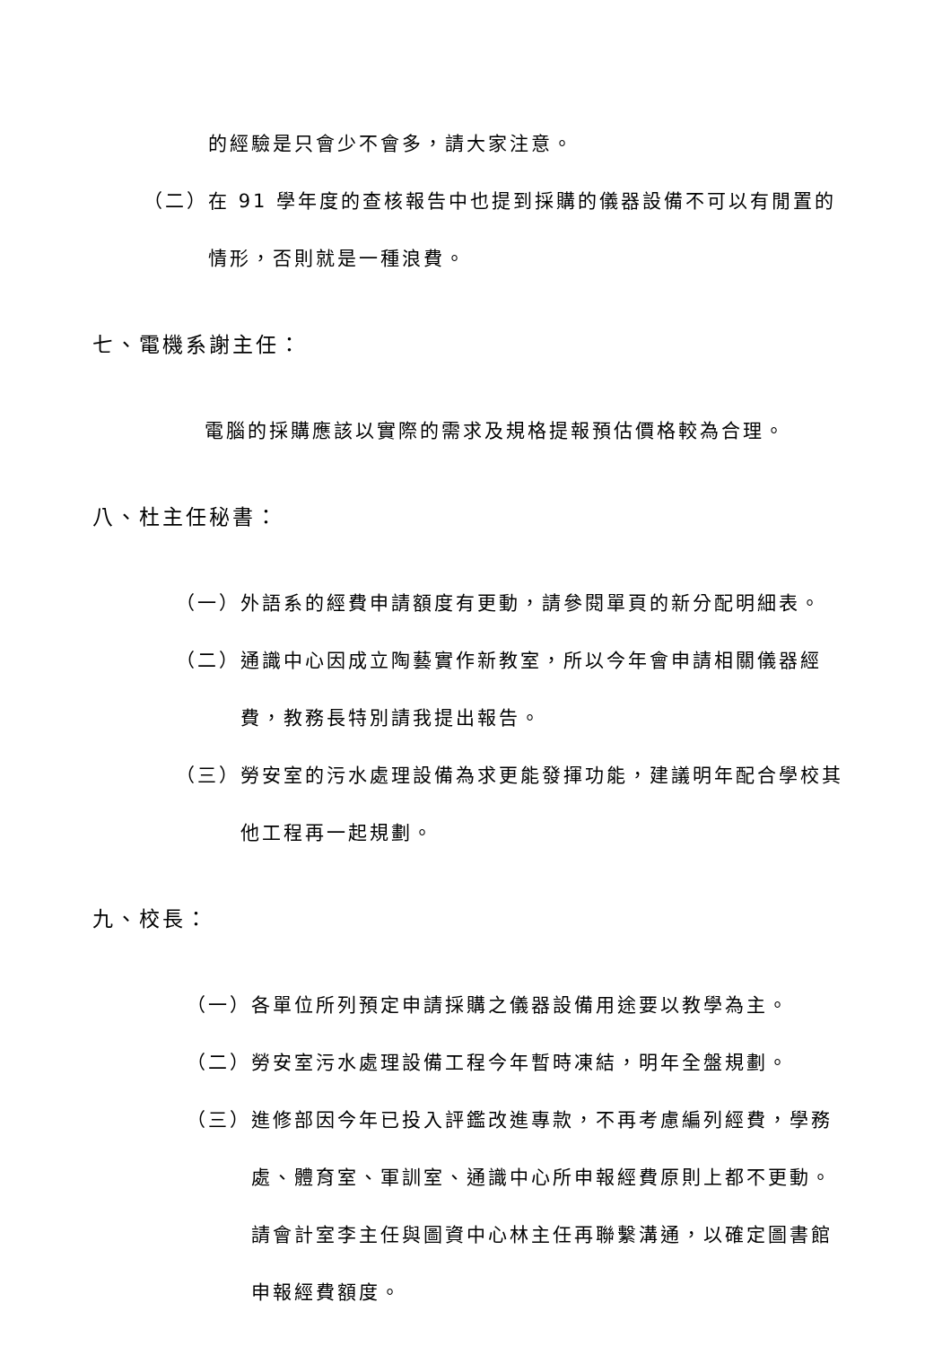的經驗是只會少不會多，請大家注意。
（二）在 91 學年度的查核報告中也提到採購的儀器設備不可以有閒置的
情形，否則就是一種浪費。
七、電機系謝主任：
電腦的採購應該以實際的需求及規格提報預估價格較為合理。
八、杜主任秘書：
（一）外語系的經費申請額度有更動，請參閱單頁的新分配明細表。
（二）通識中心因成立陶藝實作新教室，所以今年會申請相關儀器經
費，教務長特別請我提出報告。
（三）勞安室的污水處理設備為求更能發揮功能，建議明年配合學校其
他工程再一起規劃。
九、校長：
（一）各單位所列預定申請採購之儀器設備用途要以教學為主。
（二）勞安室污水處理設備工程今年暫時凍結，明年全盤規劃。
（三）進修部因今年已投入評鑑改進專款，不再考慮編列經費，學務
處、體育室、軍訓室、通識中心所申報經費原則上都不更動。
請會計室李主任與圖資中心林主任再聯繫溝通，以確定圖書館
申報經費額度。